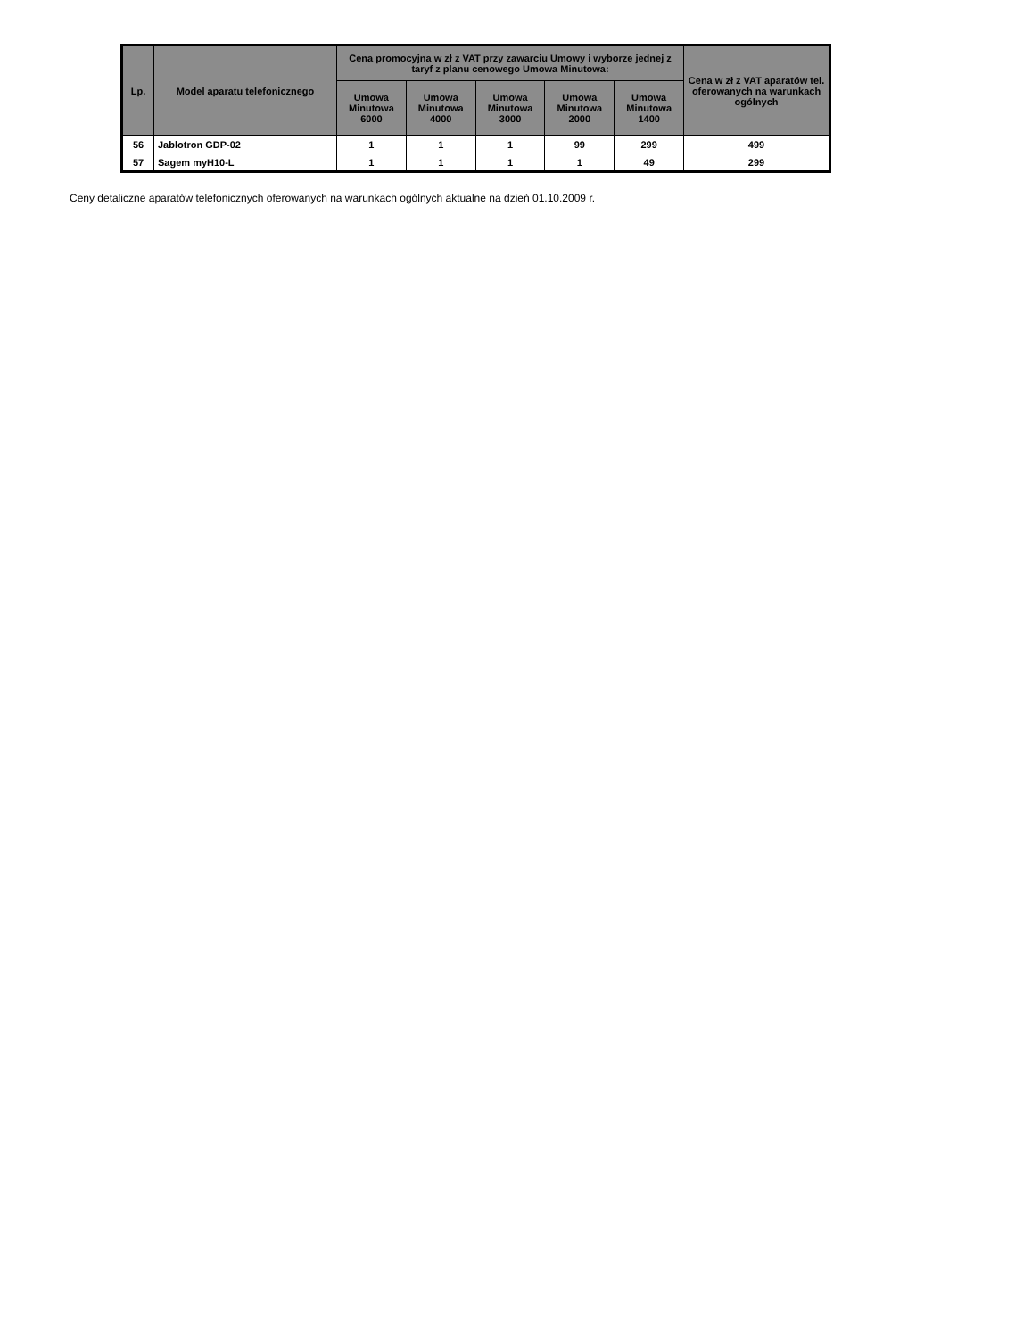| Lp. | Model aparatu telefonicznego | Cena promocyjna w zł z VAT przy zawarciu Umowy i wyborze jednej z taryf z planu cenowego Umowa Minutowa: | | | | | Cena w zł z VAT aparatów tel. oferowanych na warunkach ogólnych |
| --- | --- | --- | --- | --- | --- | --- | --- |
| | | Umowa Minutowa 6000 | Umowa Minutowa 4000 | Umowa Minutowa 3000 | Umowa Minutowa 2000 | Umowa Minutowa 1400 | |
| 56 | Jablotron GDP-02 | 1 | 1 | 1 | 99 | 299 | 499 |
| 57 | Sagem myH10-L | 1 | 1 | 1 | 1 | 49 | 299 |
Ceny detaliczne aparatów telefonicznych oferowanych na warunkach ogólnych aktualne na dzień 01.10.2009 r.